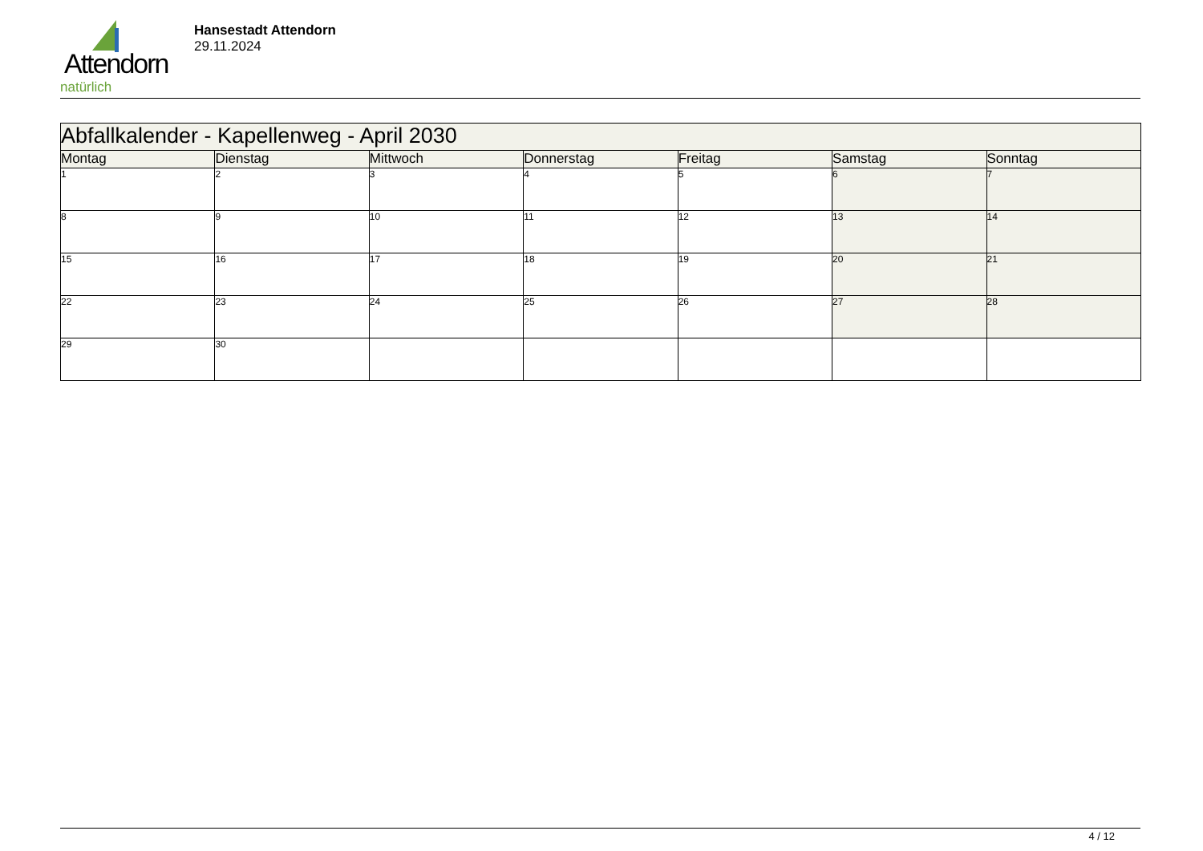Attendorn
natürlich
Hansestadt Attendorn
29.11.2024
| Abfallkalender - Kapellenweg - April 2030 | | | | | | |
| --- | --- | --- | --- | --- | --- | --- |
| Montag | Dienstag | Mittwoch | Donnerstag | Freitag | Samstag | Sonntag |
| 1 | 2 | 3 | 4 | 5 | 6 | 7 |
| 8 | 9 | 10 | 11 | 12 | 13 | 14 |
| 15 | 16 | 17 | 18 | 19 | 20 | 21 |
| 22 | 23 | 24 | 25 | 26 | 27 | 28 |
| 29 | 30 | | | | | |
4 / 12